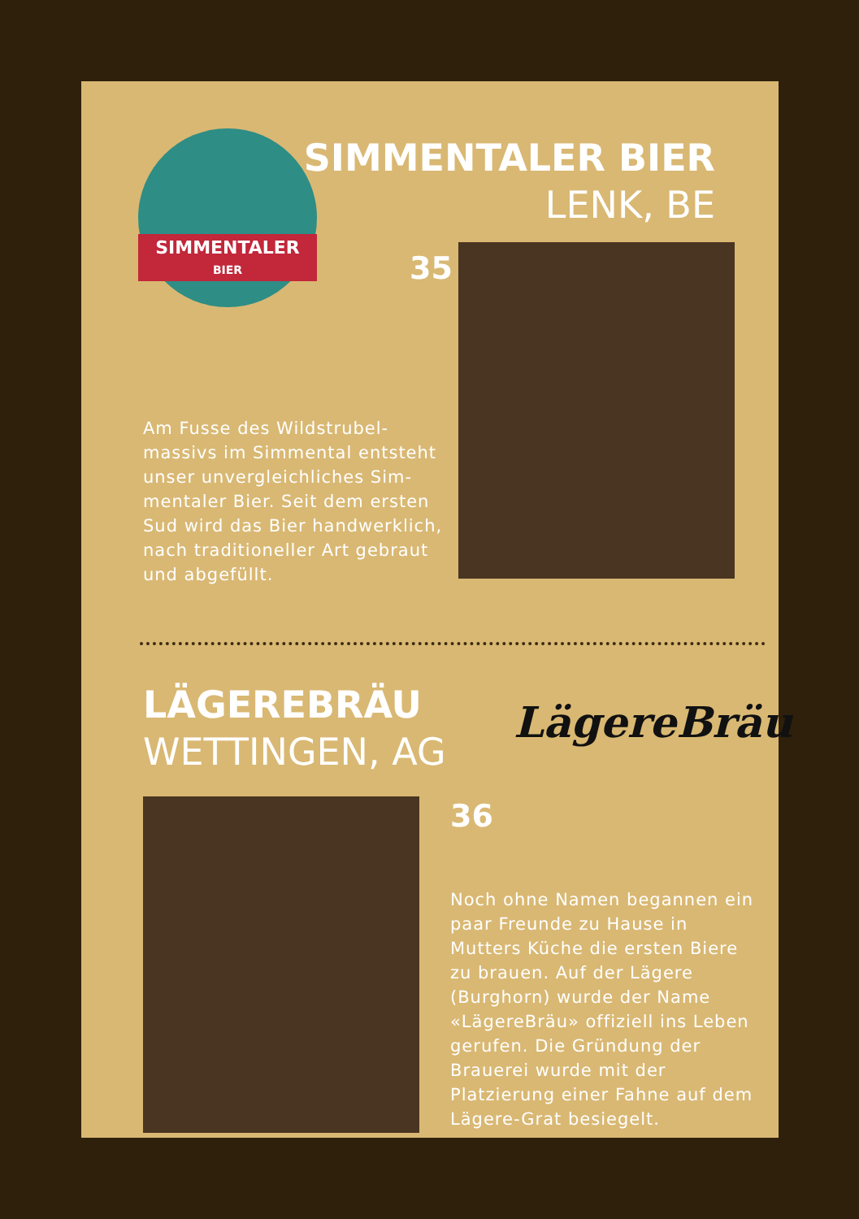SIMMENTALER
BIER
SIMMENTALER BIER
LENK, BE
35
Am Fusse des Wildstrubel-massivs im Simmental entsteht unser unvergleichliches Sim-mentaler Bier. Seit dem ersten Sud wird das Bier handwerklich, nach traditioneller Art gebraut und abgefüllt.
LÄGEREBRÄU
WETTINGEN, AG
LägereBräu
36
Noch ohne Namen begannen ein paar Freunde zu Hause in Mutters Küche die ersten Biere zu brauen. Auf der Lägere (Burghorn) wurde der Name «LägereBräu» offiziell ins Leben gerufen. Die Gründung der Brauerei wurde mit der Platzierung einer Fahne auf dem Lägere-Grat besiegelt.